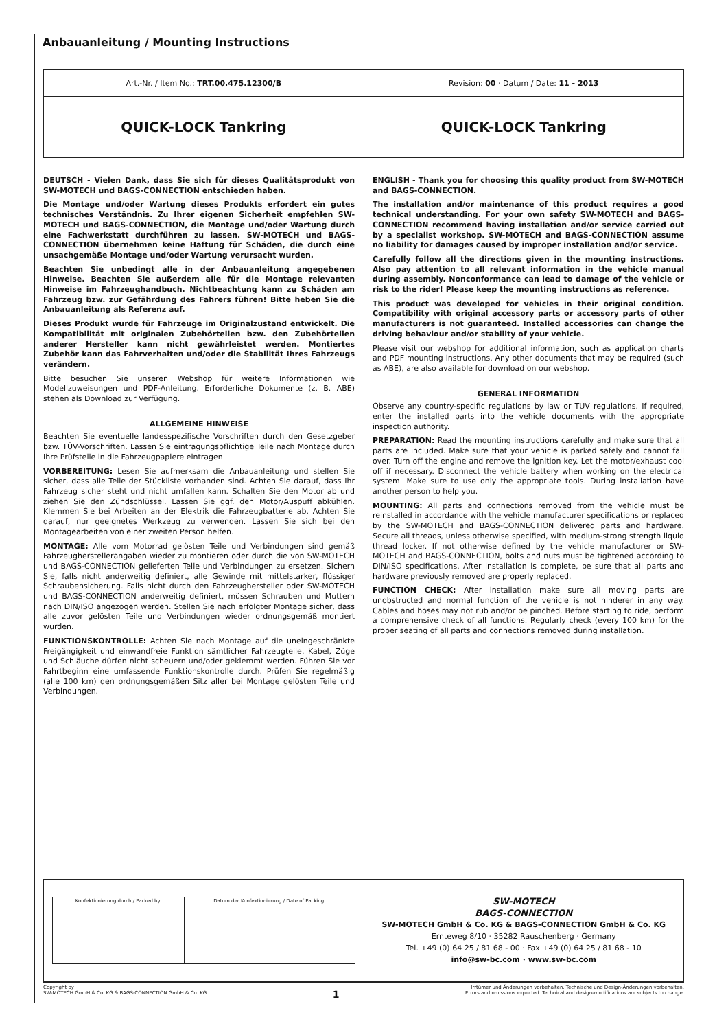Anbauanleitung / Mounting Instructions
| Art.-Nr. / Item No.: TRT.00.475.12300/B | Revision: 00 · Datum / Date: 11 - 2013 |
| QUICK-LOCK Tankring | QUICK-LOCK Tankring |
DEUTSCH - Vielen Dank, dass Sie sich für dieses Qualitätsprodukt von SW-MOTECH und BAGS-CONNECTION entschieden haben.
Die Montage und/oder Wartung dieses Produkts erfordert ein gutes technisches Verständnis. Zu Ihrer eigenen Sicherheit empfehlen SW-MOTECH und BAGS-CONNECTION, die Montage und/oder Wartung durch eine Fachwerkstatt durchführen zu lassen. SW-MOTECH und BAGS-CONNECTION übernehmen keine Haftung für Schäden, die durch eine unsachgemäße Montage und/oder Wartung verursacht wurden.
Beachten Sie unbedingt alle in der Anbauanleitung angegebenen Hinweise. Beachten Sie außerdem alle für die Montage relevanten Hinweise im Fahrzeughandbuch. Nichtbeachtung kann zu Schäden am Fahrzeug bzw. zur Gefährdung des Fahrers führen! Bitte heben Sie die Anbauanleitung als Referenz auf.
Dieses Produkt wurde für Fahrzeuge im Originalzustand entwickelt. Die Kompatibilität mit originalen Zubehörteilen bzw. den Zubehörteilen anderer Hersteller kann nicht gewährleistet werden. Montiertes Zubehör kann das Fahrverhalten und/oder die Stabilität Ihres Fahrzeugs verändern.
Bitte besuchen Sie unseren Webshop für weitere Informationen wie Modellzuweisungen und PDF-Anleitung. Erforderliche Dokumente (z. B. ABE) stehen als Download zur Verfügung.
ALLGEMEINE HINWEISE
Beachten Sie eventuelle landesspezifische Vorschriften durch den Gesetzgeber bzw. TÜV-Vorschriften. Lassen Sie eintragungspflichtige Teile nach Montage durch Ihre Prüfstelle in die Fahrzeugpapiere eintragen.
VORBEREITUNG: Lesen Sie aufmerksam die Anbauanleitung und stellen Sie sicher, dass alle Teile der Stückliste vorhanden sind. Achten Sie darauf, dass Ihr Fahrzeug sicher steht und nicht umfallen kann. Schalten Sie den Motor ab und ziehen Sie den Zündschlüssel. Lassen Sie ggf. den Motor/Auspuff abkühlen. Klemmen Sie bei Arbeiten an der Elektrik die Fahrzeugbatterie ab. Achten Sie darauf, nur geeignetes Werkzeug zu verwenden. Lassen Sie sich bei den Montagearbeiten von einer zweiten Person helfen.
MONTAGE: Alle vom Motorrad gelösten Teile und Verbindungen sind gemäß Fahrzeugherstellerangaben wieder zu montieren oder durch die von SW-MOTECH und BAGS-CONNECTION gelieferten Teile und Verbindungen zu ersetzen. Sichern Sie, falls nicht anderweitig definiert, alle Gewinde mit mittelstarker, flüssiger Schraubensicherung. Falls nicht durch den Fahrzeughersteller oder SW-MOTECH und BAGS-CONNECTION anderweitig definiert, müssen Schrauben und Muttern nach DIN/ISO angezogen werden. Stellen Sie nach erfolgter Montage sicher, dass alle zuvor gelösten Teile und Verbindungen wieder ordnungsgemäß montiert wurden.
FUNKTIONSKONTROLLE: Achten Sie nach Montage auf die uneingeschränkte Freigängigkeit und einwandfreie Funktion sämtlicher Fahrzeugteile. Kabel, Züge und Schläuche dürfen nicht scheuern und/oder geklemmt werden. Führen Sie vor Fahrtbeginn eine umfassende Funktionskontrolle durch. Prüfen Sie regelmäßig (alle 100 km) den ordnungsgemäßen Sitz aller bei Montage gelösten Teile und Verbindungen.
ENGLISH - Thank you for choosing this quality product from SW-MOTECH and BAGS-CONNECTION.
The installation and/or maintenance of this product requires a good technical understanding. For your own safety SW-MOTECH and BAGS-CONNECTION recommend having installation and/or service carried out by a specialist workshop. SW-MOTECH and BAGS-CONNECTION assume no liability for damages caused by improper installation and/or service.
Carefully follow all the directions given in the mounting instructions. Also pay attention to all relevant information in the vehicle manual during assembly. Nonconformance can lead to damage of the vehicle or risk to the rider! Please keep the mounting instructions as reference.
This product was developed for vehicles in their original condition. Compatibility with original accessory parts or accessory parts of other manufacturers is not guaranteed. Installed accessories can change the driving behaviour and/or stability of your vehicle.
Please visit our webshop for additional information, such as application charts and PDF mounting instructions. Any other documents that may be required (such as ABE), are also available for download on our webshop.
GENERAL INFORMATION
Observe any country-specific regulations by law or TÜV regulations. If required, enter the installed parts into the vehicle documents with the appropriate inspection authority.
PREPARATION: Read the mounting instructions carefully and make sure that all parts are included. Make sure that your vehicle is parked safely and cannot fall over. Turn off the engine and remove the ignition key. Let the motor/exhaust cool off if necessary. Disconnect the vehicle battery when working on the electrical system. Make sure to use only the appropriate tools. During installation have another person to help you.
MOUNTING: All parts and connections removed from the vehicle must be reinstalled in accordance with the vehicle manufacturer specifications or replaced by the SW-MOTECH and BAGS-CONNECTION delivered parts and hardware. Secure all threads, unless otherwise specified, with medium-strong strength liquid thread locker. If not otherwise defined by the vehicle manufacturer or SW-MOTECH and BAGS-CONNECTION, bolts and nuts must be tightened according to DIN/ISO specifications. After installation is complete, be sure that all parts and hardware previously removed are properly replaced.
FUNCTION CHECK: After installation make sure all moving parts are unobstructed and normal function of the vehicle is not hinderer in any way. Cables and hoses may not rub and/or be pinched. Before starting to ride, perform a comprehensive check of all functions. Regularly check (every 100 km) for the proper seating of all parts and connections removed during installation.
| / Konfektionierung durch / Packed by: / Datum der Konfektionierung / Date of Packing: / | SW-MOTECH BAGS-CONNECTION SW-MOTECH GmbH & Co. KG & BAGS-CONNECTION GmbH & Co. KG Ernteweg 8/10 · 35282 Rauschenberg · Germany Tel. +49 (0) 64 25 / 81 68 - 00 · Fax +49 (0) 64 25 / 81 68 - 10 info@sw-bc.com · www.sw-bc.com |
Copyright by
SW-MOTECH GmbH & Co. KG & BAGS-CONNECTION GmbH & Co. KG
1
Irrtümer und Änderungen vorbehalten. Technische und Design-Änderungen vorbehalten.
Errors and omissions expected. Technical and design-modifications are subjects to change.